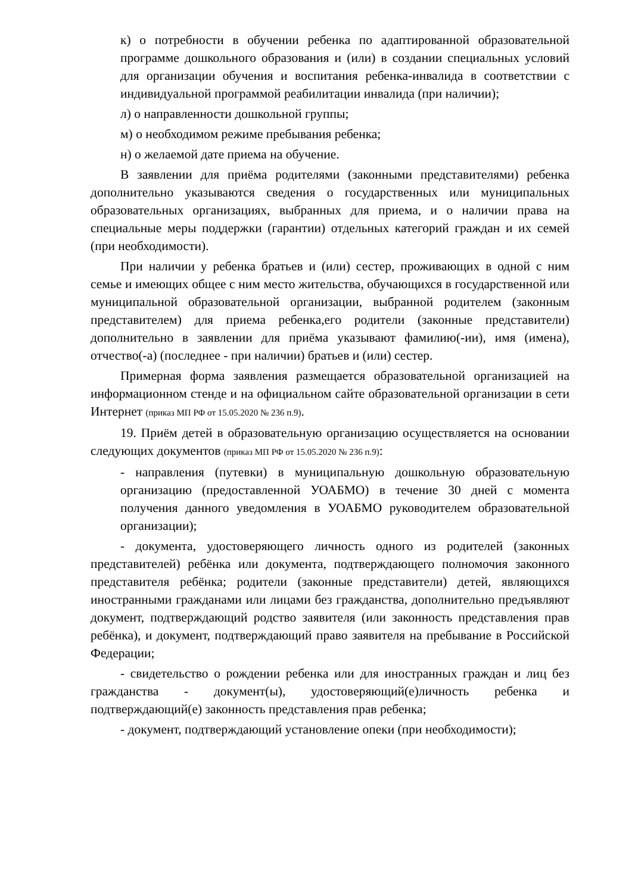к) о потребности в обучении ребенка по адаптированной образовательной программе дошкольного образования и (или) в создании специальных условий для организации обучения и воспитания ребенка-инвалида в соответствии с индивидуальной программой реабилитации инвалида (при наличии);
л) о направленности дошкольной группы;
м) о необходимом режиме пребывания ребенка;
н) о желаемой дате приема на обучение.
В заявлении для приёма родителями (законными представителями) ребенка дополнительно указываются сведения о государственных или муниципальных образовательных организациях, выбранных для приема, и о наличии права на специальные меры поддержки (гарантии) отдельных категорий граждан и их семей (при необходимости).
При наличии у ребенка братьев и (или) сестер, проживающих в одной с ним семье и имеющих общее с ним место жительства, обучающихся в государственной или муниципальной образовательной организации, выбранной родителем (законным представителем) для приема ребенка,его родители (законные представители) дополнительно в заявлении для приёма указывают фамилию(-ии), имя (имена), отчество(-а) (последнее - при наличии) братьев и (или) сестер.
Примерная форма заявления размещается образовательной организацией на информационном стенде и на официальном сайте образовательной организации в сети Интернет (приказ МП РФ от 15.05.2020 № 236 п.9).
19. Приём детей в образовательную организацию осуществляется на основании следующих документов (приказ МП РФ от 15.05.2020 № 236 п.9):
- направления (путевки) в муниципальную дошкольную образовательную организацию (предоставленной УОАБМО) в течение 30 дней с момента получения данного уведомления в УОАБМО руководителем образовательной организации);
- документа, удостоверяющего личность одного из родителей (законных представителей) ребёнка или документа, подтверждающего полномочия законного представителя ребёнка; родители (законные представители) детей, являющихся иностранными гражданами или лицами без гражданства, дополнительно предъявляют документ, подтверждающий родство заявителя (или законность представления прав ребёнка), и документ, подтверждающий право заявителя на пребывание в Российской Федерации;
- свидетельство о рождении ребенка или для иностранных граждан и лиц без гражданства - документ(ы), удостоверяющий(е)личность ребенка и подтверждающий(е) законность представления прав ребенка;
- документ, подтверждающий установление опеки (при необходимости);